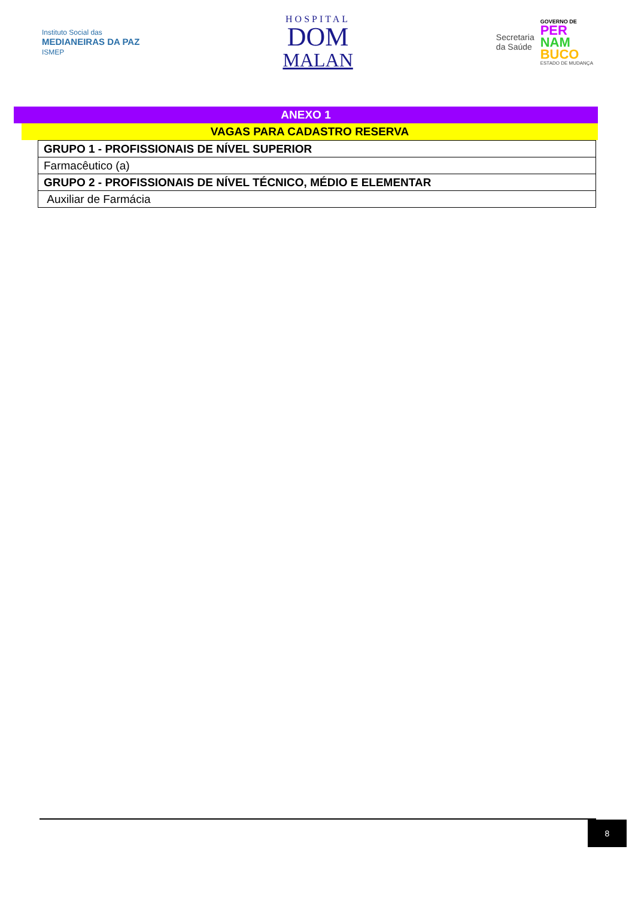Instituto Social das
MEDIANEIRAS DA PAZ
ISMEP
HOSPITAL
DOM
MALAN
Secretaria
da Saúde
GOVERNO DE
PER
NAM
BUCO
ESTADO DE MUDANÇA
ANEXO 1
VAGAS PARA CADASTRO RESERVA
| GRUPO 1 - PROFISSIONAIS DE NÍVEL SUPERIOR |
| Farmacêutico (a) |
| GRUPO 2 - PROFISSIONAIS DE NÍVEL TÉCNICO, MÉDIO E ELEMENTAR |
| Auxiliar de Farmácia |
8